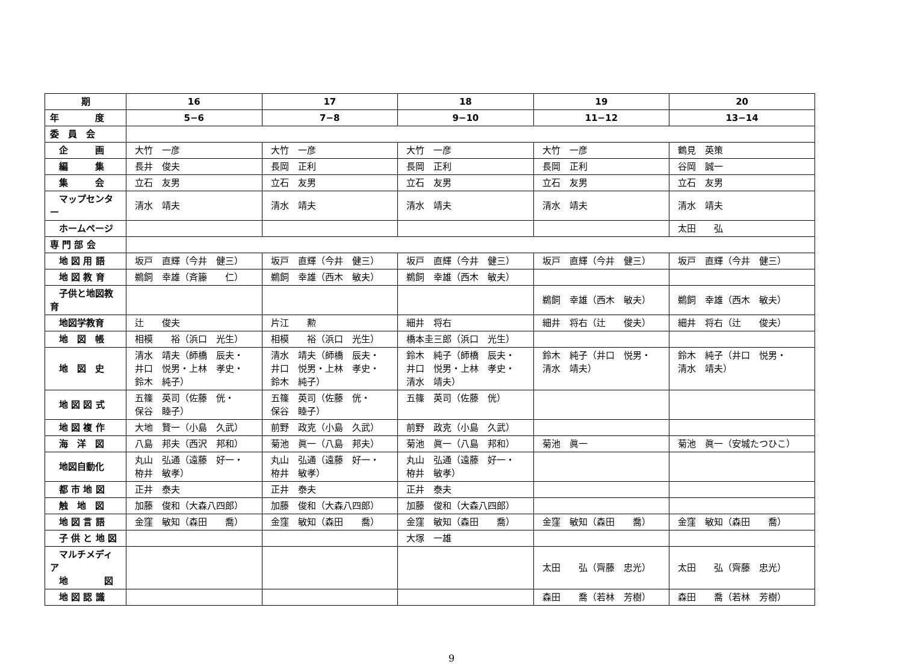| 期 | 16 | 17 | 18 | 19 | 20 |
| 年 度 | 5−6 | 7−8 | 9−10 | 11−12 | 13−14 |
| 委 員 会 | | | | | |
| 企 画 | 大竹 一彦 | 大竹 一彦 | 大竹 一彦 | 大竹 一彦 | 鶴見 英策 |
| 編 集 | 長井 俊夫 | 長岡 正利 | 長岡 正利 | 長岡 正利 | 谷岡 誠一 |
| 集 会 | 立石 友男 | 立石 友男 | 立石 友男 | 立石 友男 | 立石 友男 |
| マップセンター | 清水 靖夫 | 清水 靖夫 | 清水 靖夫 | 清水 靖夫 | 清水 靖夫 |
| ホームページ | | | | | 太田 弘 |
| 専 門 部 会 | | | | | |
| 地 図 用 語 | 坂戸 直輝（今井 健三） | 坂戸 直輝（今井 健三） | 坂戸 直輝（今井 健三） | 坂戸 直輝（今井 健三） | 坂戸 直輝（今井 健三） |
| 地 図 教 育 | 鵜飼 幸雄（斉籐 仁） | 鵜飼 幸雄（西木 敏夫） | 鵜飼 幸雄（西木 敏夫） | | |
| 子供と地図教育 | | | | 鵜飼 幸雄（西木 敏夫） | 鵜飼 幸雄（西木 敏夫） |
| 地図学教育 | 辻 俊夫 | 片江 勲 | 細井 将右 | 細井 将右（辻 俊夫） | 細井 将右（辻 俊夫） |
| 地 図 帳 | 相模 裕（浜口 光生） | 相模 裕（浜口 光生） | 橋本圭三郎（浜口 光生） | | |
| 地 図 史 | 清水 靖夫（師橋 辰夫・ 井口 悦男・上林 孝史・ 鈴木 純子） | 清水 靖夫（師橋 辰夫・ 井口 悦男・上林 孝史・ 鈴木 純子） | 鈴木 純子（師橋 辰夫・ 井口 悦男・上林 孝史・ 清水 靖夫） | 鈴木 純子（井口 悦男・ 清水 靖夫） | 鈴木 純子（井口 悦男・ 清水 靖夫） |
| 地 図 図 式 | 五篠 英司（佐藤 侊・ 保谷 睦子） | 五篠 英司（佐藤 侊・ 保谷 睦子） | 五篠 英司（佐藤 侊） | | |
| 地 図 複 作 | 大地 賢一（小島 久武） | 前野 政克（小島 久武） | 前野 政克（小島 久武） | | |
| 海 洋 図 | 八島 邦夫（西沢 邦和） | 菊池 眞一（八島 邦夫） | 菊池 眞一（八島 邦和） | 菊池 眞一 | 菊池 眞一（安城たつひこ） |
| 地図自動化 | 丸山 弘通（遠藤 好一・ 栫井 敏孝） | 丸山 弘通（遠藤 好一・ 栫井 敏孝） | 丸山 弘通（遠藤 好一・ 栫井 敏孝） | | |
| 都 市 地 図 | 正井 泰夫 | 正井 泰夫 | 正井 泰夫 | | |
| 触 地 図 | 加藤 俊和（大森八四郎） | 加藤 俊和（大森八四郎） | 加藤 俊和（大森八四郎） | | |
| 地 図 言 語 | 金窪 敏知（森田 喬） | 金窪 敏知（森田 喬） | 金窪 敏知（森田 喬） | 金窪 敏知（森田 喬） | 金窪 敏知（森田 喬） |
| 子 供 と 地 図 | | | 大塚 一雄 | | |
| マルチメディア 地 図 | | | | 太田 弘（齊藤 忠光） | 太田 弘（齊藤 忠光） |
| 地 図 認 識 | | | | 森田 喬（若林 芳樹） | 森田 喬（若林 芳樹） |
9